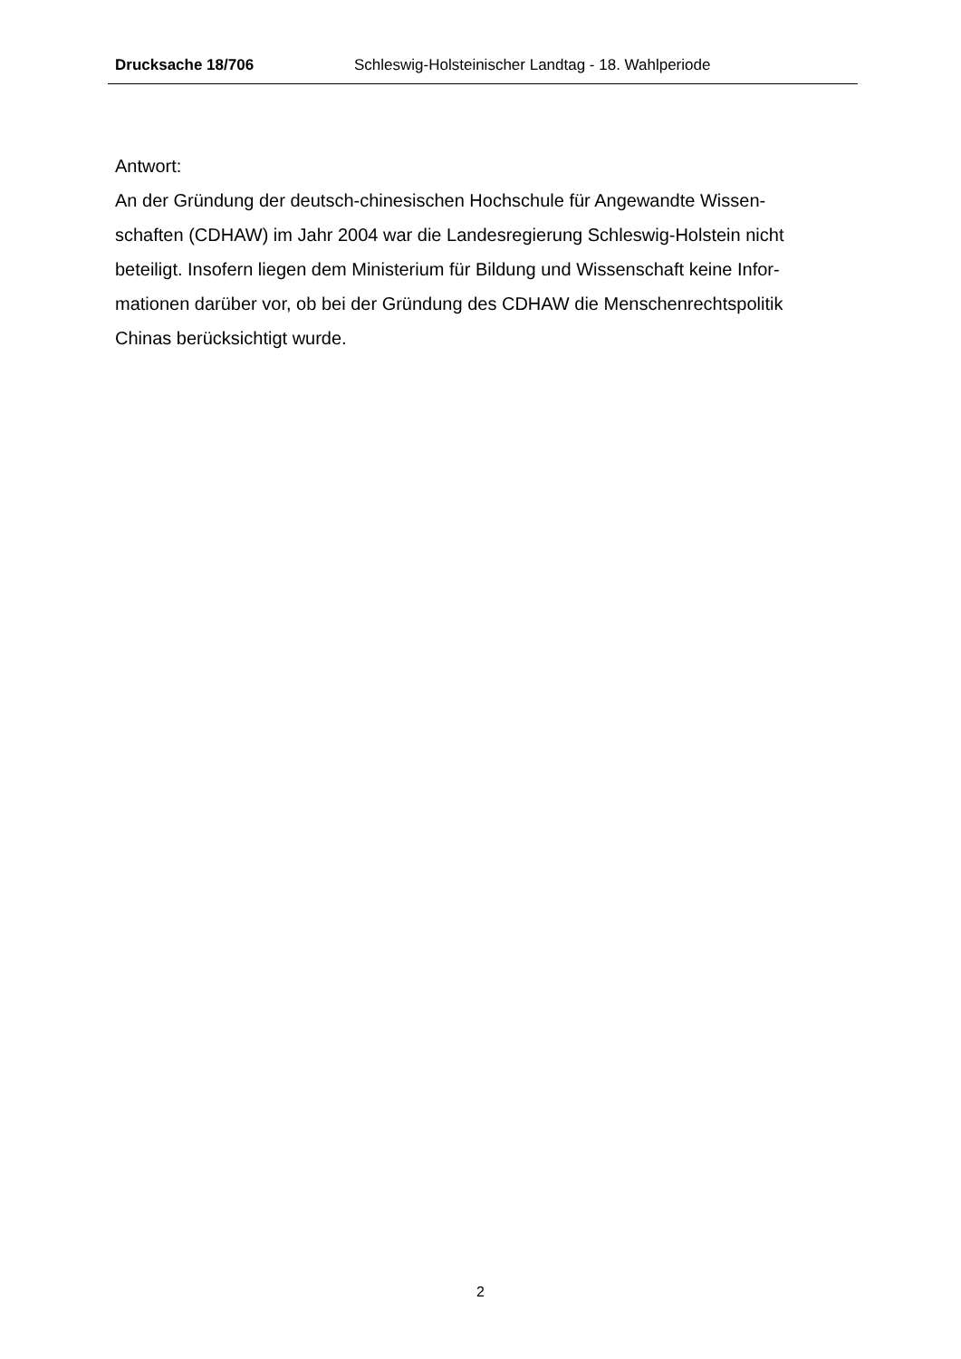Drucksache 18/706 Schleswig-Holsteinischer Landtag - 18. Wahlperiode
Antwort:
An der Gründung der deutsch-chinesischen Hochschule für Angewandte Wissen-
schaften (CDHAW) im Jahr 2004 war die Landesregierung Schleswig-Holstein nicht
beteiligt. Insofern liegen dem Ministerium für Bildung und Wissenschaft keine Infor-
mationen darüber vor, ob bei der Gründung des CDHAW die Menschenrechtspolitik
Chinas berücksichtigt wurde.
2